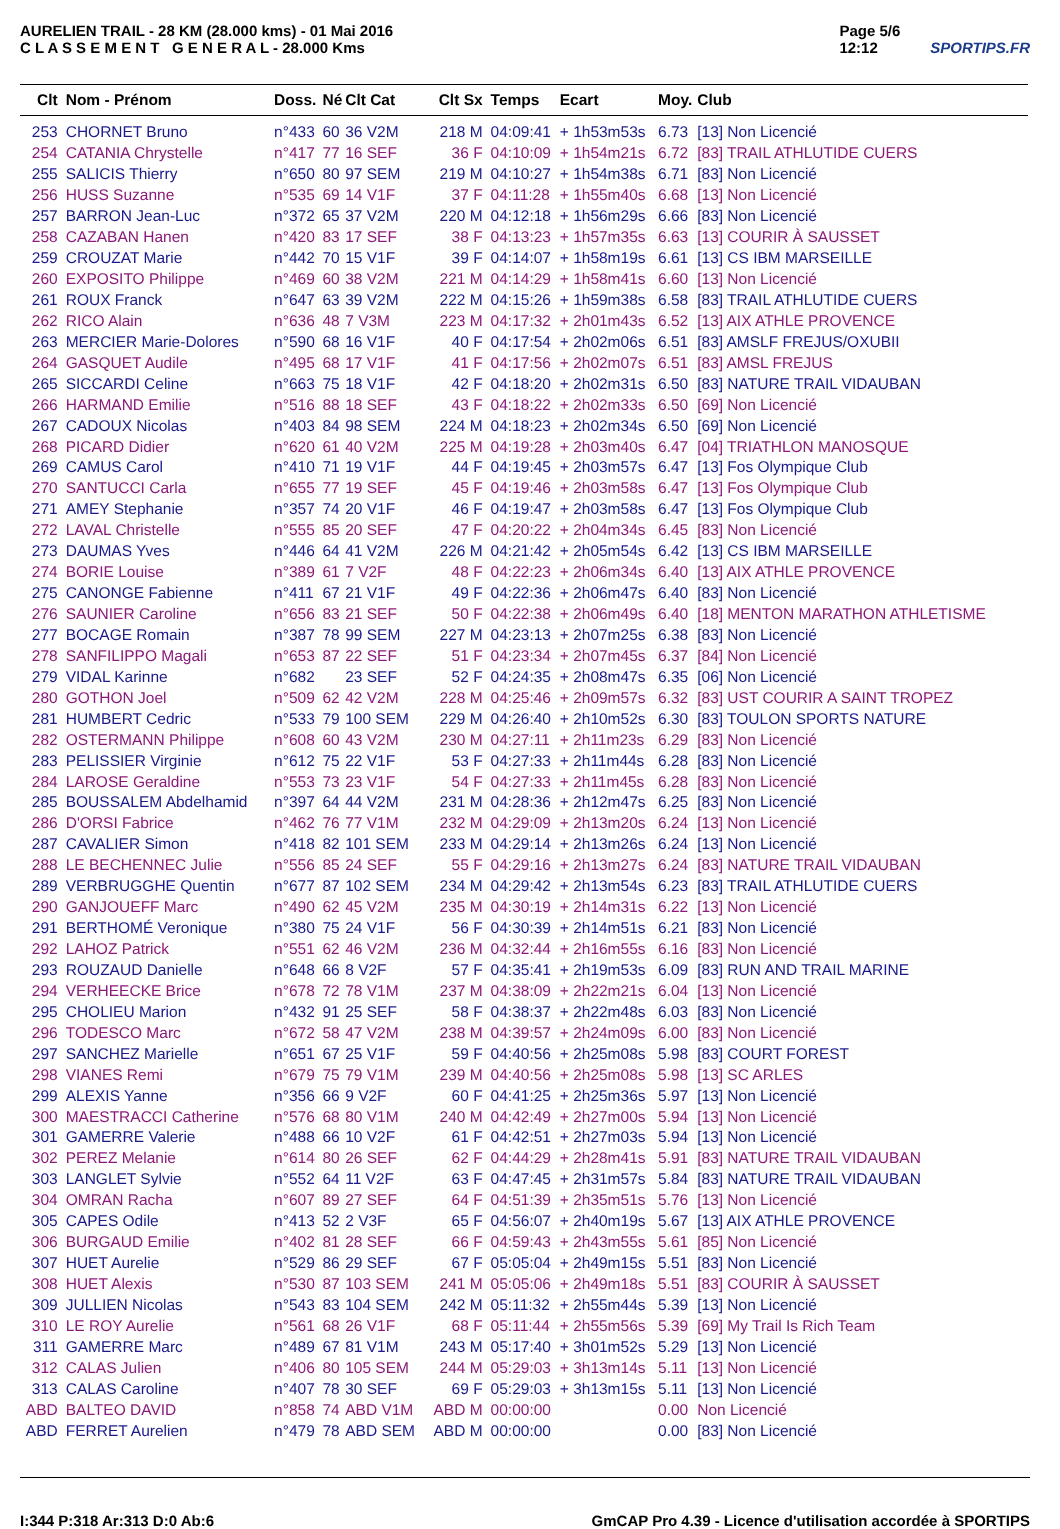AURELIEN TRAIL - 28 KM (28.000 kms) - 01 Mai 2016
C L A S S E M E N T G E N E R A L - 28.000 Kms
Page 5/6
12:12
SPORTIPS.FR
| Clt | Nom - Prénom | Doss. | Né | Clt Cat | Clt Sx | Temps | Ecart | Moy. | Club |
| --- | --- | --- | --- | --- | --- | --- | --- | --- | --- |
| 253 | CHORNET Bruno | n°433 | 60 | 36 V2M | 218 M | 04:09:41 | + 1h53m53s | 6.73 | [13] Non Licencié |
| 254 | CATANIA Chrystelle | n°417 | 77 | 16 SEF | 36 F | 04:10:09 | + 1h54m21s | 6.72 | [83] TRAIL ATHLUTIDE CUERS |
| 255 | SALICIS Thierry | n°650 | 80 | 97 SEM | 219 M | 04:10:27 | + 1h54m38s | 6.71 | [83] Non Licencié |
| 256 | HUSS Suzanne | n°535 | 69 | 14 V1F | 37 F | 04:11:28 | + 1h55m40s | 6.68 | [13] Non Licencié |
| 257 | BARRON Jean-Luc | n°372 | 65 | 37 V2M | 220 M | 04:12:18 | + 1h56m29s | 6.66 | [83] Non Licencié |
| 258 | CAZABAN Hanen | n°420 | 83 | 17 SEF | 38 F | 04:13:23 | + 1h57m35s | 6.63 | [13] COURIR À SAUSSET |
| 259 | CROUZAT Marie | n°442 | 70 | 15 V1F | 39 F | 04:14:07 | + 1h58m19s | 6.61 | [13] CS IBM MARSEILLE |
| 260 | EXPOSITO Philippe | n°469 | 60 | 38 V2M | 221 M | 04:14:29 | + 1h58m41s | 6.60 | [13] Non Licencié |
| 261 | ROUX Franck | n°647 | 63 | 39 V2M | 222 M | 04:15:26 | + 1h59m38s | 6.58 | [83] TRAIL ATHLUTIDE CUERS |
| 262 | RICO Alain | n°636 | 48 | 7 V3M | 223 M | 04:17:32 | + 2h01m43s | 6.52 | [13] AIX ATHLE PROVENCE |
| 263 | MERCIER Marie-Dolores | n°590 | 68 | 16 V1F | 40 F | 04:17:54 | + 2h02m06s | 6.51 | [83] AMSLF FREJUS/OXUBII |
| 264 | GASQUET Audile | n°495 | 68 | 17 V1F | 41 F | 04:17:56 | + 2h02m07s | 6.51 | [83] AMSL FREJUS |
| 265 | SICCARDI Celine | n°663 | 75 | 18 V1F | 42 F | 04:18:20 | + 2h02m31s | 6.50 | [83] NATURE TRAIL VIDAUBAN |
| 266 | HARMAND Emilie | n°516 | 88 | 18 SEF | 43 F | 04:18:22 | + 2h02m33s | 6.50 | [69] Non Licencié |
| 267 | CADOUX Nicolas | n°403 | 84 | 98 SEM | 224 M | 04:18:23 | + 2h02m34s | 6.50 | [69] Non Licencié |
| 268 | PICARD Didier | n°620 | 61 | 40 V2M | 225 M | 04:19:28 | + 2h03m40s | 6.47 | [04] TRIATHLON MANOSQUE |
| 269 | CAMUS Carol | n°410 | 71 | 19 V1F | 44 F | 04:19:45 | + 2h03m57s | 6.47 | [13] Fos Olympique Club |
| 270 | SANTUCCI Carla | n°655 | 77 | 19 SEF | 45 F | 04:19:46 | + 2h03m58s | 6.47 | [13] Fos Olympique Club |
| 271 | AMEY Stephanie | n°357 | 74 | 20 V1F | 46 F | 04:19:47 | + 2h03m58s | 6.47 | [13] Fos Olympique Club |
| 272 | LAVAL Christelle | n°555 | 85 | 20 SEF | 47 F | 04:20:22 | + 2h04m34s | 6.45 | [83] Non Licencié |
| 273 | DAUMAS Yves | n°446 | 64 | 41 V2M | 226 M | 04:21:42 | + 2h05m54s | 6.42 | [13] CS IBM MARSEILLE |
| 274 | BORIE Louise | n°389 | 61 | 7 V2F | 48 F | 04:22:23 | + 2h06m34s | 6.40 | [13] AIX ATHLE PROVENCE |
| 275 | CANONGE Fabienne | n°411 | 67 | 21 V1F | 49 F | 04:22:36 | + 2h06m47s | 6.40 | [83] Non Licencié |
| 276 | SAUNIER Caroline | n°656 | 83 | 21 SEF | 50 F | 04:22:38 | + 2h06m49s | 6.40 | [18] MENTON MARATHON ATHLETISME |
| 277 | BOCAGE Romain | n°387 | 78 | 99 SEM | 227 M | 04:23:13 | + 2h07m25s | 6.38 | [83] Non Licencié |
| 278 | SANFILIPPO Magali | n°653 | 87 | 22 SEF | 51 F | 04:23:34 | + 2h07m45s | 6.37 | [84] Non Licencié |
| 279 | VIDAL Karinne | n°682 | | 23 SEF | 52 F | 04:24:35 | + 2h08m47s | 6.35 | [06] Non Licencié |
| 280 | GOTHON Joel | n°509 | 62 | 42 V2M | 228 M | 04:25:46 | + 2h09m57s | 6.32 | [83] UST COURIR A SAINT TROPEZ |
| 281 | HUMBERT Cedric | n°533 | 79 | 100 SEM | 229 M | 04:26:40 | + 2h10m52s | 6.30 | [83] TOULON SPORTS NATURE |
| 282 | OSTERMANN Philippe | n°608 | 60 | 43 V2M | 230 M | 04:27:11 | + 2h11m23s | 6.29 | [83] Non Licencié |
| 283 | PELISSIER Virginie | n°612 | 75 | 22 V1F | 53 F | 04:27:33 | + 2h11m44s | 6.28 | [83] Non Licencié |
| 284 | LAROSE Geraldine | n°553 | 73 | 23 V1F | 54 F | 04:27:33 | + 2h11m45s | 6.28 | [83] Non Licencié |
| 285 | BOUSSALEM Abdelhamid | n°397 | 64 | 44 V2M | 231 M | 04:28:36 | + 2h12m47s | 6.25 | [83] Non Licencié |
| 286 | D'ORSI Fabrice | n°462 | 76 | 77 V1M | 232 M | 04:29:09 | + 2h13m20s | 6.24 | [13] Non Licencié |
| 287 | CAVALIER Simon | n°418 | 82 | 101 SEM | 233 M | 04:29:14 | + 2h13m26s | 6.24 | [13] Non Licencié |
| 288 | LE BECHENNEC Julie | n°556 | 85 | 24 SEF | 55 F | 04:29:16 | + 2h13m27s | 6.24 | [83] NATURE TRAIL VIDAUBAN |
| 289 | VERBRUGGHE Quentin | n°677 | 87 | 102 SEM | 234 M | 04:29:42 | + 2h13m54s | 6.23 | [83] TRAIL ATHLUTIDE CUERS |
| 290 | GANJOUEFF Marc | n°490 | 62 | 45 V2M | 235 M | 04:30:19 | + 2h14m31s | 6.22 | [13] Non Licencié |
| 291 | BERTHOMÉ Veronique | n°380 | 75 | 24 V1F | 56 F | 04:30:39 | + 2h14m51s | 6.21 | [83] Non Licencié |
| 292 | LAHOZ Patrick | n°551 | 62 | 46 V2M | 236 M | 04:32:44 | + 2h16m55s | 6.16 | [83] Non Licencié |
| 293 | ROUZAUD Danielle | n°648 | 66 | 8 V2F | 57 F | 04:35:41 | + 2h19m53s | 6.09 | [83] RUN AND TRAIL MARINE |
| 294 | VERHEECKE Brice | n°678 | 72 | 78 V1M | 237 M | 04:38:09 | + 2h22m21s | 6.04 | [13] Non Licencié |
| 295 | CHOLIEU Marion | n°432 | 91 | 25 SEF | 58 F | 04:38:37 | + 2h22m48s | 6.03 | [83] Non Licencié |
| 296 | TODESCO Marc | n°672 | 58 | 47 V2M | 238 M | 04:39:57 | + 2h24m09s | 6.00 | [83] Non Licencié |
| 297 | SANCHEZ Marielle | n°651 | 67 | 25 V1F | 59 F | 04:40:56 | + 2h25m08s | 5.98 | [83] COURT FOREST |
| 298 | VIANES Remi | n°679 | 75 | 79 V1M | 239 M | 04:40:56 | + 2h25m08s | 5.98 | [13] SC ARLES |
| 299 | ALEXIS Yanne | n°356 | 66 | 9 V2F | 60 F | 04:41:25 | + 2h25m36s | 5.97 | [13] Non Licencié |
| 300 | MAESTRACCI Catherine | n°576 | 68 | 80 V1M | 240 M | 04:42:49 | + 2h27m00s | 5.94 | [13] Non Licencié |
| 301 | GAMERRE Valerie | n°488 | 66 | 10 V2F | 61 F | 04:42:51 | + 2h27m03s | 5.94 | [13] Non Licencié |
| 302 | PEREZ Melanie | n°614 | 80 | 26 SEF | 62 F | 04:44:29 | + 2h28m41s | 5.91 | [83] NATURE TRAIL VIDAUBAN |
| 303 | LANGLET Sylvie | n°552 | 64 | 11 V2F | 63 F | 04:47:45 | + 2h31m57s | 5.84 | [83] NATURE TRAIL VIDAUBAN |
| 304 | OMRAN Racha | n°607 | 89 | 27 SEF | 64 F | 04:51:39 | + 2h35m51s | 5.76 | [13] Non Licencié |
| 305 | CAPES Odile | n°413 | 52 | 2 V3F | 65 F | 04:56:07 | + 2h40m19s | 5.67 | [13] AIX ATHLE PROVENCE |
| 306 | BURGAUD Emilie | n°402 | 81 | 28 SEF | 66 F | 04:59:43 | + 2h43m55s | 5.61 | [85] Non Licencié |
| 307 | HUET Aurelie | n°529 | 86 | 29 SEF | 67 F | 05:05:04 | + 2h49m15s | 5.51 | [83] Non Licencié |
| 308 | HUET Alexis | n°530 | 87 | 103 SEM | 241 M | 05:05:06 | + 2h49m18s | 5.51 | [83] COURIR À SAUSSET |
| 309 | JULLIEN Nicolas | n°543 | 83 | 104 SEM | 242 M | 05:11:32 | + 2h55m44s | 5.39 | [13] Non Licencié |
| 310 | LE ROY Aurelie | n°561 | 68 | 26 V1F | 68 F | 05:11:44 | + 2h55m56s | 5.39 | [69] My Trail Is Rich Team |
| 311 | GAMERRE Marc | n°489 | 67 | 81 V1M | 243 M | 05:17:40 | + 3h01m52s | 5.29 | [13] Non Licencié |
| 312 | CALAS Julien | n°406 | 80 | 105 SEM | 244 M | 05:29:03 | + 3h13m14s | 5.11 | [13] Non Licencié |
| 313 | CALAS Caroline | n°407 | 78 | 30 SEF | 69 F | 05:29:03 | + 3h13m15s | 5.11 | [13] Non Licencié |
| ABD | BALTEO DAVID | n°858 | 74 | ABD V1M | ABD M | 00:00:00 | | 0.00 | Non Licencié |
| ABD | FERRET Aurelien | n°479 | 78 | ABD SEM | ABD M | 00:00:00 | | 0.00 | [83] Non Licencié |
I:344 P:318 Ar:313 D:0 Ab:6 GmCAP Pro 4.39 - Licence d'utilisation accordée à SPORTIPS